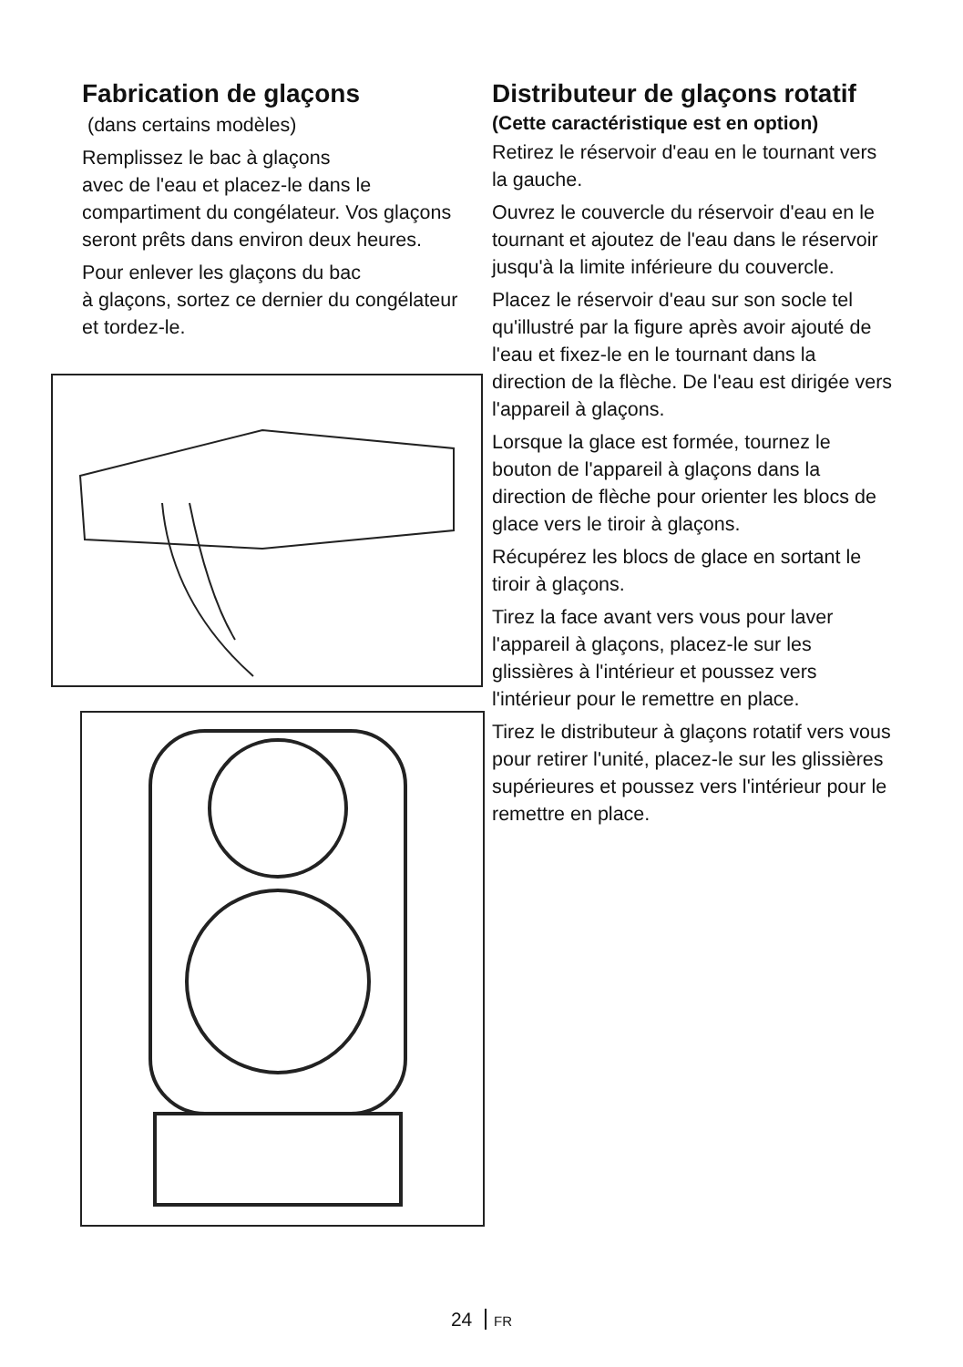Fabrication de glaçons
(dans certains modèles)
Remplissez le bac à glaçons
avec de l'eau et placez-le dans le compartiment du congélateur. Vos glaçons seront prêts dans environ deux heures.
Pour enlever les glaçons du bac
à glaçons, sortez ce dernier du congélateur et tordez-le.
Distributeur de glaçons rotatif
(Cette caractéristique est en option)
Retirez le réservoir d'eau en le tournant vers la gauche.
Ouvrez le couvercle du réservoir d'eau en le tournant et ajoutez de l'eau dans le réservoir jusqu'à la limite inférieure du couvercle.
Placez le réservoir d'eau sur son socle tel qu'illustré par la figure après avoir ajouté de l'eau et fixez-le en le tournant dans la direction de la flèche. De l'eau est dirigée vers l'appareil à glaçons.
Lorsque la glace est formée, tournez le bouton de l'appareil à glaçons dans la direction de flèche pour orienter les blocs de glace vers le tiroir à glaçons.
Récupérez les blocs de glace en sortant le tiroir à glaçons.
Tirez la face avant vers vous pour laver l'appareil à glaçons, placez-le sur les glissières à l'intérieur et poussez vers l'intérieur pour le remettre en place.
Tirez le distributeur à glaçons rotatif vers vous pour retirer l'unité, placez-le sur les glissières supérieures et poussez vers l'intérieur pour le remettre en place.
24 FR